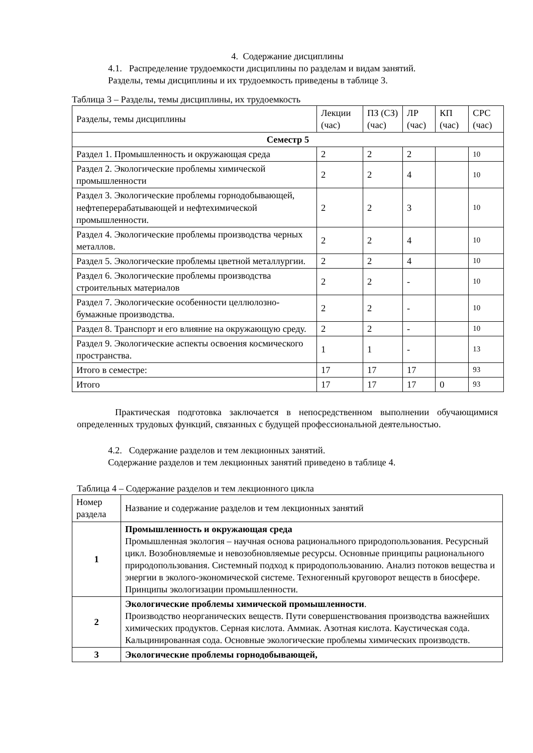4. Содержание дисциплины
4.1. Распределение трудоемкости дисциплины по разделам и видам занятий.
Разделы, темы дисциплины и их трудоемкость приведены в таблице 3.
Таблица 3 – Разделы, темы дисциплины, их трудоемкость
| Разделы, темы дисциплины | Лекции (час) | ПЗ (СЗ) (час) | ЛР (час) | КП (час) | СРС (час) |
| Семестр 5 | | | | | |
| Раздел 1. Промышленность и окружающая среда | 2 | 2 | 2 | | 10 |
| Раздел 2. Экологические проблемы химической промышленности | 2 | 2 | 4 | | 10 |
| Раздел 3. Экологические проблемы горнодобывающей, нефтеперерабатывающей и нефтехимической промышленности. | 2 | 2 | 3 | | 10 |
| Раздел 4. Экологические проблемы производства черных металлов. | 2 | 2 | 4 | | 10 |
| Раздел 5. Экологические проблемы цветной металлургии. | 2 | 2 | 4 | | 10 |
| Раздел 6. Экологические проблемы производства строительных материалов | 2 | 2 | - | | 10 |
| Раздел 7. Экологические особенности целлюлозно-бумажные производства. | 2 | 2 | - | | 10 |
| Раздел 8. Транспорт и его влияние на окружающую среду. | 2 | 2 | - | | 10 |
| Раздел 9. Экологические аспекты освоения космического пространства. | 1 | 1 | - | | 13 |
| Итого в семестре: | 17 | 17 | 17 | | 93 |
| Итого | 17 | 17 | 17 | 0 | 93 |
Практическая подготовка заключается в непосредственном выполнении обучающимися определенных трудовых функций, связанных с будущей профессиональной деятельностью.
4.2. Содержание разделов и тем лекционных занятий.
Содержание разделов и тем лекционных занятий приведено в таблице 4.
Таблица 4 – Содержание разделов и тем лекционного цикла
| Номер раздела | Название и содержание разделов и тем лекционных занятий |
| 1 | Промышленность и окружающая среда Промышленная экология – научная основа рационального природопользования. Ресурсный цикл. Возобновляемые и невозобновляемые ресурсы. Основные принципы рационального природопользования. Системный подход к природопользованию. Анализ потоков вещества и энергии в эколого-экономической системе. Техногенный круговорот веществ в биосфере. Принципы экологизации промышленности. |
| 2 | Экологические проблемы химической промышленности . Производство неорганических веществ. Пути совершенствования производства важнейших химических продуктов. Серная кислота. Аммиак. Азотная кислота. Каустическая сода. Кальцинированная сода. Основные экологические проблемы химических производств. |
| 3 | Экологические проблемы горнодобывающей, |